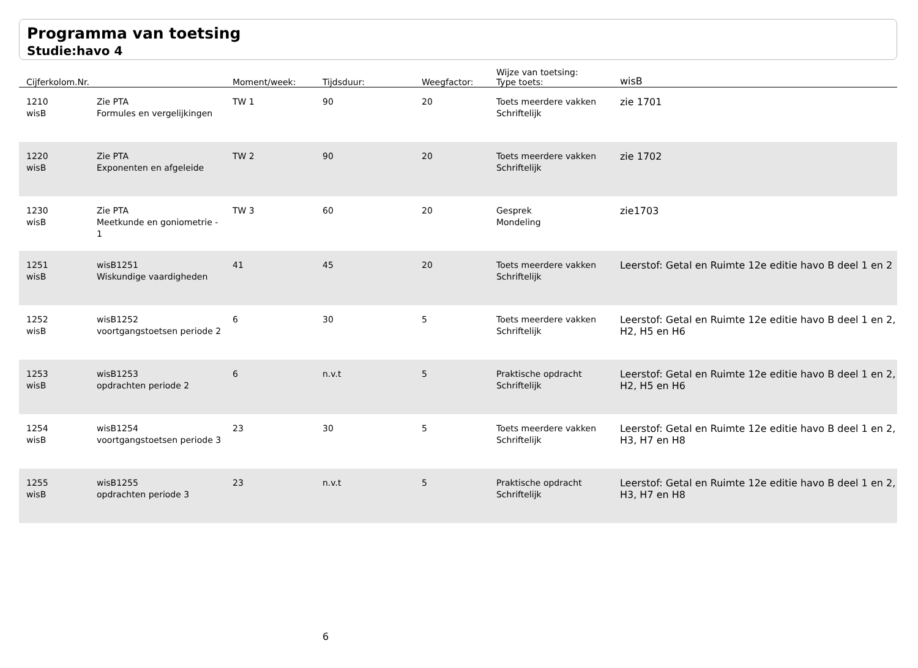Programma van toetsing
Studie:havo 4
| Cijferkolom.Nr. | | Moment/week: | Tijdsduur: | Weegfactor: | Wijze van toetsing: Type toets: | wisB |
| --- | --- | --- | --- | --- | --- | --- |
| 1210 wisB | Zie PTA Formules en vergelijkingen | TW 1 | 90 | 20 | Toets meerdere vakken Schriftelijk | zie 1701 |
| 1220 wisB | Zie PTA Exponenten en afgeleide | TW 2 | 90 | 20 | Toets meerdere vakken Schriftelijk | zie 1702 |
| 1230 wisB | Zie PTA Meetkunde en goniometrie - 1 | TW 3 | 60 | 20 | Gesprek Mondeling | zie1703 |
| 1251 wisB | wisB1251 Wiskundige vaardigheden | 41 | 45 | 20 | Toets meerdere vakken Schriftelijk | Leerstof: Getal en Ruimte 12e editie havo B deel 1 en 2 |
| 1252 wisB | wisB1252 voortgangstoetsen periode 2 | 6 | 30 | 5 | Toets meerdere vakken Schriftelijk | Leerstof: Getal en Ruimte 12e editie havo B deel 1 en 2, H2, H5 en H6 |
| 1253 wisB | wisB1253 opdrachten periode 2 | 6 | n.v.t | 5 | Praktische opdracht Schriftelijk | Leerstof: Getal en Ruimte 12e editie havo B deel 1 en 2, H2, H5 en H6 |
| 1254 wisB | wisB1254 voortgangstoetsen periode 3 | 23 | 30 | 5 | Toets meerdere vakken Schriftelijk | Leerstof: Getal en Ruimte 12e editie havo B deel 1 en 2, H3, H7 en H8 |
| 1255 wisB | wisB1255 opdrachten periode 3 | 23 | n.v.t | 5 | Praktische opdracht Schriftelijk | Leerstof: Getal en Ruimte 12e editie havo B deel 1 en 2, H3, H7 en H8 |
6